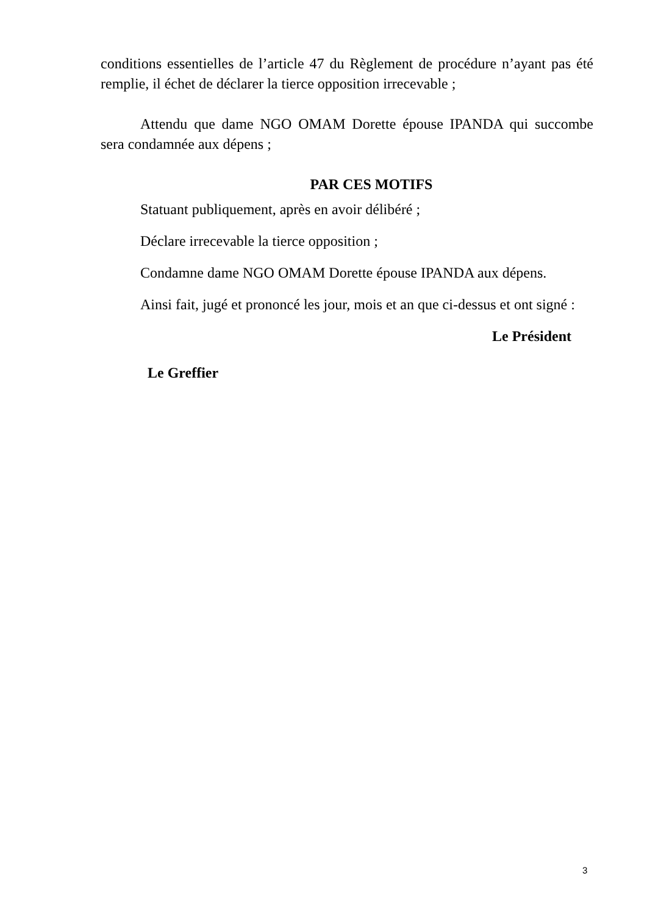conditions essentielles de l’article 47 du Règlement de procédure n’ayant pas été remplie, il échet de déclarer la tierce opposition irrecevable ;
Attendu que dame NGO OMAM Dorette épouse IPANDA qui succombe sera condamnée aux dépens ;
PAR CES MOTIFS
Statuant publiquement, après en avoir délibéré ;
Déclare irrecevable la tierce opposition ;
Condamne dame NGO OMAM Dorette épouse IPANDA aux dépens.
Ainsi fait, jugé et prononcé les jour, mois et an que ci-dessus et ont signé :
Le Président
Le Greffier
3